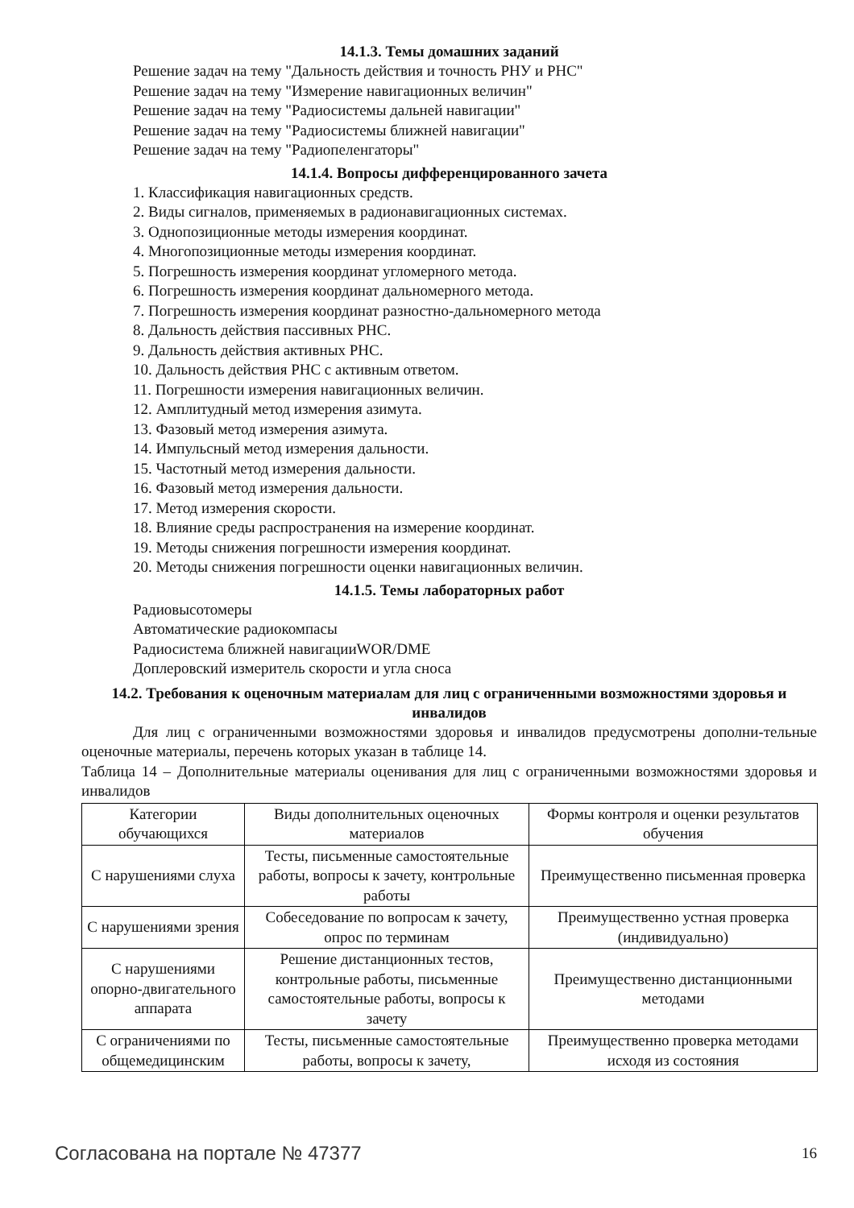14.1.3. Темы домашних заданий
Решение задач на тему "Дальность действия и точность РНУ и РНС"
Решение задач на тему "Измерение навигационных величин"
Решение задач на тему "Радиосистемы дальней навигации"
Решение задач на тему "Радиосистемы ближней навигации"
Решение задач на тему "Радиопеленгаторы"
14.1.4. Вопросы дифференцированного зачета
1. Классификация навигационных средств.
2. Виды сигналов, применяемых в радионавигационных системах.
3. Однопозиционные методы измерения координат.
4. Многопозиционные методы измерения координат.
5. Погрешность измерения координат угломерного метода.
6. Погрешность измерения координат дальномерного метода.
7. Погрешность измерения координат разностно-дальномерного метода
8. Дальность действия пассивных РНС.
9. Дальность действия активных РНС.
10. Дальность действия РНС с активным ответом.
11. Погрешности измерения навигационных величин.
12. Амплитудный метод измерения азимута.
13. Фазовый метод измерения азимута.
14. Импульсный метод измерения дальности.
15. Частотный метод измерения дальности.
16. Фазовый метод измерения дальности.
17. Метод измерения скорости.
18. Влияние среды распространения на измерение координат.
19. Методы снижения погрешности измерения координат.
20. Методы снижения погрешности оценки навигационных величин.
14.1.5. Темы лабораторных работ
Радиовысотомеры
Автоматические радиокомпасы
Радиосистема ближней навигацииWOR/DME
Доплеровский измеритель скорости и угла сноса
14.2. Требования к оценочным материалам для лиц с ограниченными возможностями здоровья и инвалидов
Для лиц с ограниченными возможностями здоровья и инвалидов предусмотрены дополни-тельные оценочные материалы, перечень которых указан в таблице 14.
Таблица 14 – Дополнительные материалы оценивания для лиц с ограниченными возможностями здоровья и инвалидов
| Категории обучающихся | Виды дополнительных оценочных материалов | Формы контроля и оценки результатов обучения |
| С нарушениями слуха | Тесты, письменные самостоятельные работы, вопросы к зачету, контрольные работы | Преимущественно письменная проверка |
| С нарушениями зрения | Собеседование по вопросам к зачету, опрос по терминам | Преимущественно устная проверка (индивидуально) |
| С нарушениями опорно-двигательного аппарата | Решение дистанционных тестов, контрольные работы, письменные самостоятельные работы, вопросы к зачету | Преимущественно дистанционными методами |
| С ограничениями по общемедицинским | Тесты, письменные самостоятельные работы, вопросы к зачету, | Преимущественно проверка методами исходя из состояния |
Согласована на портале № 47377 16